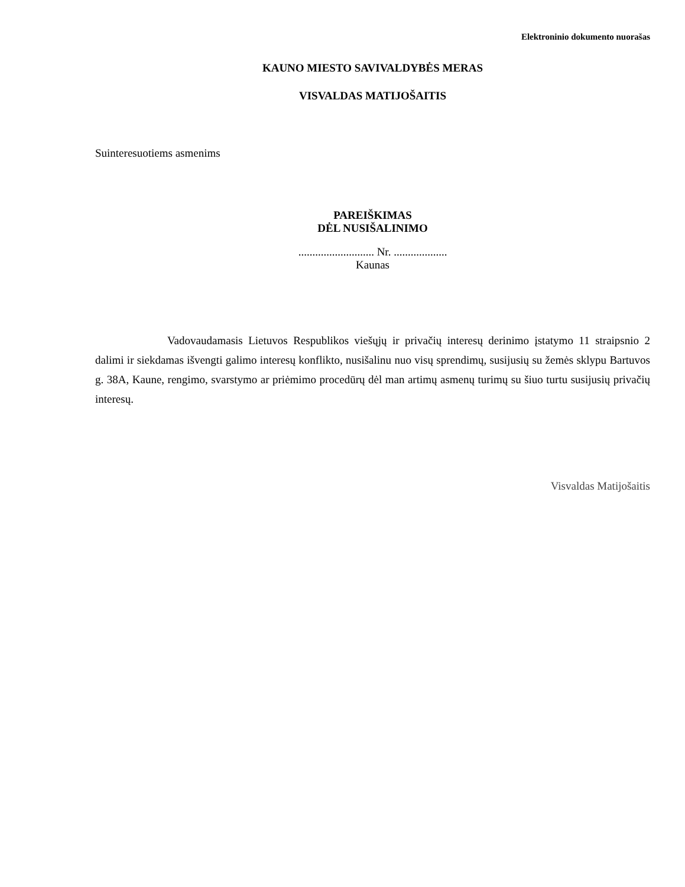Elektroninio dokumento nuorašas
KAUNO MIESTO SAVIVALDYBĖS MERAS
VISVALDAS MATIJOŠAITIS
Suinteresuotiems asmenims
PAREIŠKIMAS
DĖL NUSIŠALINIMO
........................... Nr. ...................
Kaunas
Vadovaudamasis Lietuvos Respublikos viešųjų ir privačių interesų derinimo įstatymo 11 straipsnio 2 dalimi ir siekdamas išvengti galimo interesų konflikto, nusišalinu nuo visų sprendimų, susijusių su žemės sklypu Bartuvos g. 38A, Kaune, rengimo, svarstymo ar priėmimo procedūrų dėl man artimų asmenų turimų su šiuo turtu susijusių privačių interesų.
Visvaldas Matijošaitis